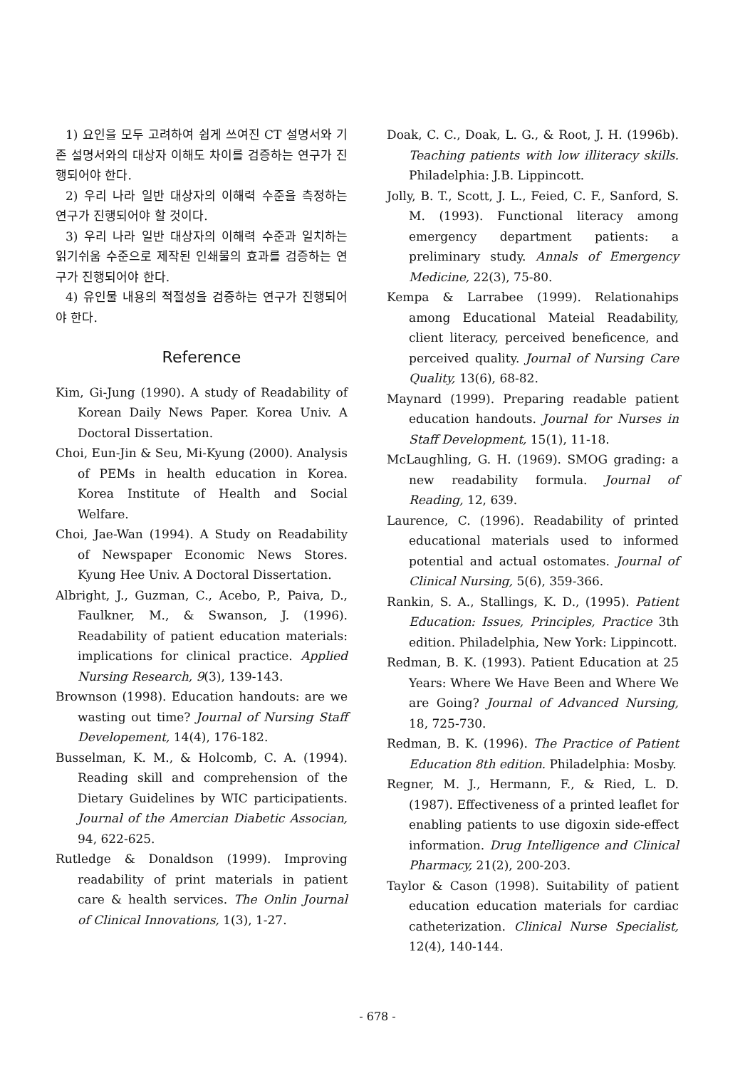1) 요인을 모두 고려하여 쉽게 쓰여진 CT 설명서와 기존 설명서와의 대상자 이해도 차이를 검증하는 연구가 진행되어야 한다.
2) 우리 나라 일반 대상자의 이해력 수준을 측정하는 연구가 진행되어야 할 것이다.
3) 우리 나라 일반 대상자의 이해력 수준과 일치하는 읽기쉬움 수준으로 제작된 인쇄물의 효과를 검증하는 연구가 진행되어야 한다.
4) 유인물 내용의 적절성을 검증하는 연구가 진행되어야 한다.
Reference
Kim, Gi-Jung (1990). A study of Readability of Korean Daily News Paper. Korea Univ. A Doctoral Dissertation.
Choi, Eun-Jin & Seu, Mi-Kyung (2000). Analysis of PEMs in health education in Korea. Korea Institute of Health and Social Welfare.
Choi, Jae-Wan (1994). A Study on Readability of Newspaper Economic News Stores. Kyung Hee Univ. A Doctoral Dissertation.
Albright, J., Guzman, C., Acebo, P., Paiva, D., Faulkner, M., & Swanson, J. (1996). Readability of patient education materials: implications for clinical practice. Applied Nursing Research, 9(3), 139-143.
Brownson (1998). Education handouts: are we wasting out time? Journal of Nursing Staff Developement, 14(4), 176-182.
Busselman, K. M., & Holcomb, C. A. (1994). Reading skill and comprehension of the Dietary Guidelines by WIC participatients. Journal of the Amercian Diabetic Associan, 94, 622-625.
Rutledge & Donaldson (1999). Improving readability of print materials in patient care & health services. The Onlin Journal of Clinical Innovations, 1(3), 1-27.
Doak, C. C., Doak, L. G., & Root, J. H. (1996b). Teaching patients with low illiteracy skills. Philadelphia: J.B. Lippincott.
Jolly, B. T., Scott, J. L., Feied, C. F., Sanford, S. M. (1993). Functional literacy among emergency department patients: a preliminary study. Annals of Emergency Medicine, 22(3), 75-80.
Kempa & Larrabee (1999). Relationahips among Educational Mateial Readability, client literacy, perceived beneficence, and perceived quality. Journal of Nursing Care Quality, 13(6), 68-82.
Maynard (1999). Preparing readable patient education handouts. Journal for Nurses in Staff Development, 15(1), 11-18.
McLaughling, G. H. (1969). SMOG grading: a new readability formula. Journal of Reading, 12, 639.
Laurence, C. (1996). Readability of printed educational materials used to informed potential and actual ostomates. Journal of Clinical Nursing, 5(6), 359-366.
Rankin, S. A., Stallings, K. D., (1995). Patient Education: Issues, Principles, Practice 3th edition. Philadelphia, New York: Lippincott.
Redman, B. K. (1993). Patient Education at 25 Years: Where We Have Been and Where We are Going? Journal of Advanced Nursing, 18, 725-730.
Redman, B. K. (1996). The Practice of Patient Education 8th edition. Philadelphia: Mosby.
Regner, M. J., Hermann, F., & Ried, L. D. (1987). Effectiveness of a printed leaflet for enabling patients to use digoxin side-effect information. Drug Intelligence and Clinical Pharmacy, 21(2), 200-203.
Taylor & Cason (1998). Suitability of patient education education materials for cardiac catheterization. Clinical Nurse Specialist, 12(4), 140-144.
- 678 -